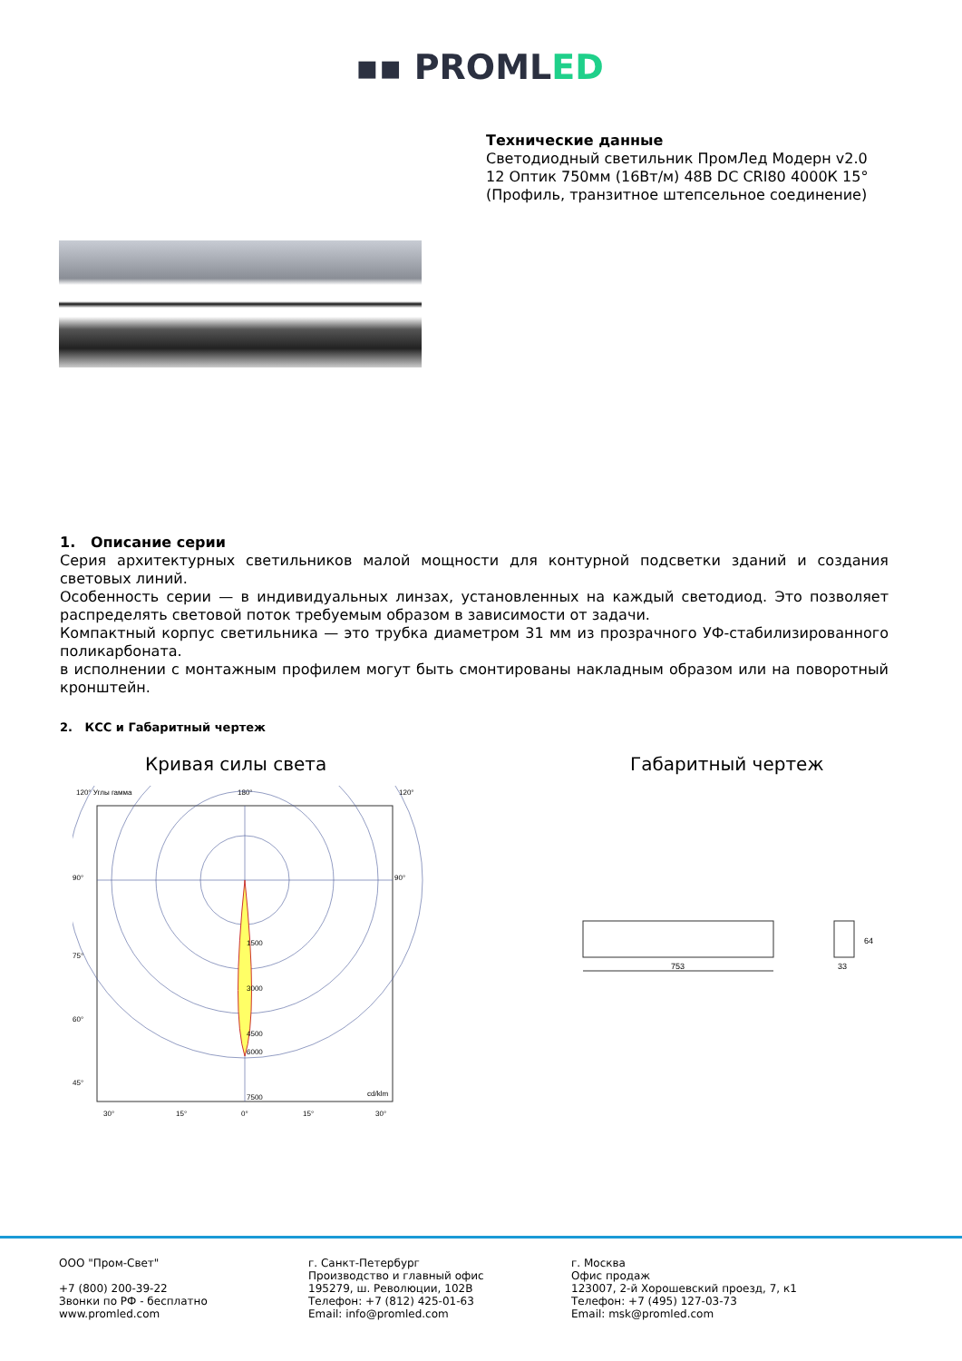▪▪ PROMLED
Технические данные
Светодиодный светильник ПромЛед Модерн v2.0
12 Оптик 750мм (16Вт/м) 48В DC CRI80 4000К 15°
(Профиль, транзитное штепсельное соединение)
1. Описание серии
Серия архитектурных светильников малой мощности для контурной подсветки зданий и создания световых линий.
Особенность серии — в индивидуальных линзах, установленных на каждый светодиод. Это позволяет распределять световой поток требуемым образом в зависимости от задачи.
Компактный корпус светильника — это трубка диаметром 31 мм из прозрачного УФ-стабилизированного поликарбоната.
в исполнении с монтажным профилем могут быть смонтированы накладным образом или на поворотный кронштейн.
2. КСС и Габаритный чертеж
Кривая силы света Габаритный чертеж
120° Углы гамма
180°
120°
90°
90°
75°
60°
45°
1500
3000
4500
6000
7500
cd/klm
30°
15°
0°
15°
30°
753
33
64
ООО "Пром-Свет"
+7 (800) 200-39-22
Звонки по РФ - бесплатно
www.promled.com
г. Санкт-Петербург
Производство и главный офис
195279, ш. Революции, 102В
Телефон: +7 (812) 425-01-63
Email: info@promled.com
г. Москва
Офис продаж
123007, 2-й Хорошевский проезд, 7, к1
Телефон: +7 (495) 127-03-73
Email: msk@promled.com